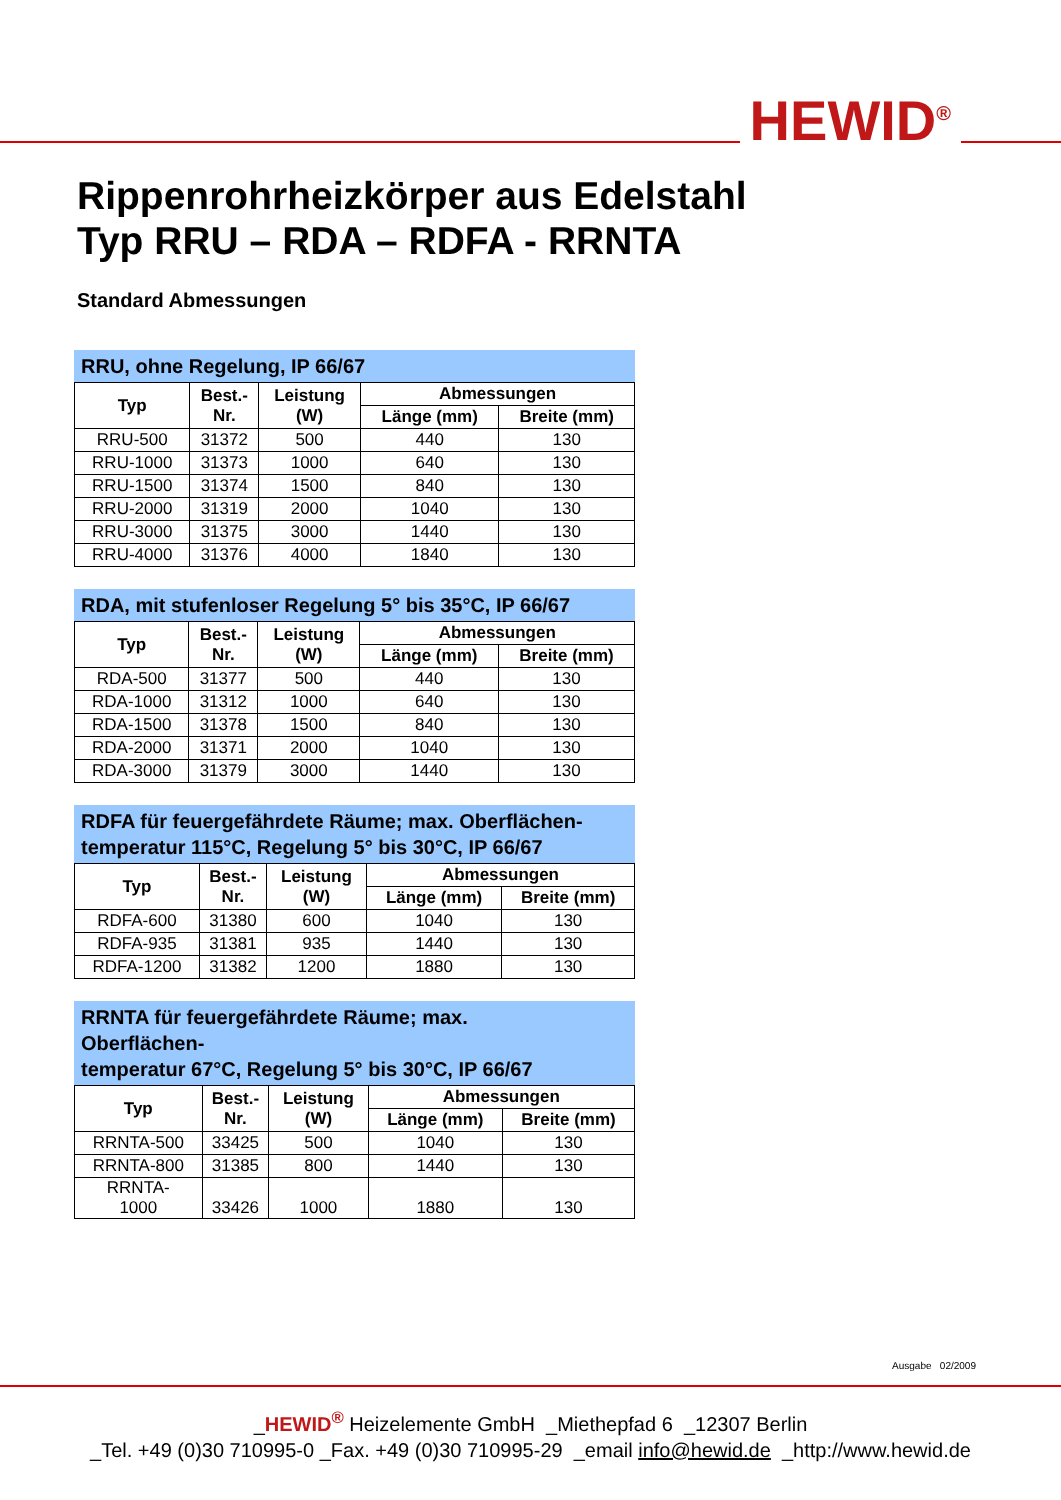HEWID<sup>®</sup>
Rippenrohrheizkörper aus Edelstahl
Typ RRU – RDA – RDFA - RRNTA
Standard Abmessungen
RRU, ohne Regelung, IP 66/67
| Typ | Best.- Nr. | Leistung (W) | Abmessungen | |
| --- | --- | --- | --- | --- |
| | | | Länge (mm) | Breite (mm) |
| RRU-500 | 31372 | 500 | 440 | 130 |
| RRU-1000 | 31373 | 1000 | 640 | 130 |
| RRU-1500 | 31374 | 1500 | 840 | 130 |
| RRU-2000 | 31319 | 2000 | 1040 | 130 |
| RRU-3000 | 31375 | 3000 | 1440 | 130 |
| RRU-4000 | 31376 | 4000 | 1840 | 130 |
RDA, mit stufenloser Regelung 5° bis 35°C, IP 66/67
| Typ | Best.- Nr. | Leistung (W) | Abmessungen | |
| --- | --- | --- | --- | --- |
| | | | Länge (mm) | Breite (mm) |
| RDA-500 | 31377 | 500 | 440 | 130 |
| RDA-1000 | 31312 | 1000 | 640 | 130 |
| RDA-1500 | 31378 | 1500 | 840 | 130 |
| RDA-2000 | 31371 | 2000 | 1040 | 130 |
| RDA-3000 | 31379 | 3000 | 1440 | 130 |
RDFA für feuergefährdete Räume; max. Oberflächen-
temperatur 115°C, Regelung 5° bis 30°C, IP 66/67
| Typ | Best.- Nr. | Leistung (W) | Abmessungen | |
| --- | --- | --- | --- | --- |
| | | | Länge (mm) | Breite (mm) |
| RDFA-600 | 31380 | 600 | 1040 | 130 |
| RDFA-935 | 31381 | 935 | 1440 | 130 |
| RDFA-1200 | 31382 | 1200 | 1880 | 130 |
RRNTA für feuergefährdete Räume; max.
Oberflächen-
temperatur 67°C, Regelung 5° bis 30°C, IP 66/67
| Typ | Best.- Nr. | Leistung (W) | Abmessungen | |
| --- | --- | --- | --- | --- |
| | | | Länge (mm) | Breite (mm) |
| RRNTA-500 | 33425 | 500 | 1040 | 130 |
| RRNTA-800 | 31385 | 800 | 1440 | 130 |
| RRNTA- 1000 | 33426 | 1000 | 1880 | 130 |
Ausgabe 02/2009
_HEWID<sup>®</sup> Heizelemente GmbH _Miethepfad 6 _12307 Berlin
_Tel. +49 (0)30 710995-0 _Fax. +49 (0)30 710995-29 _email info@hewid.de _http://www.hewid.de